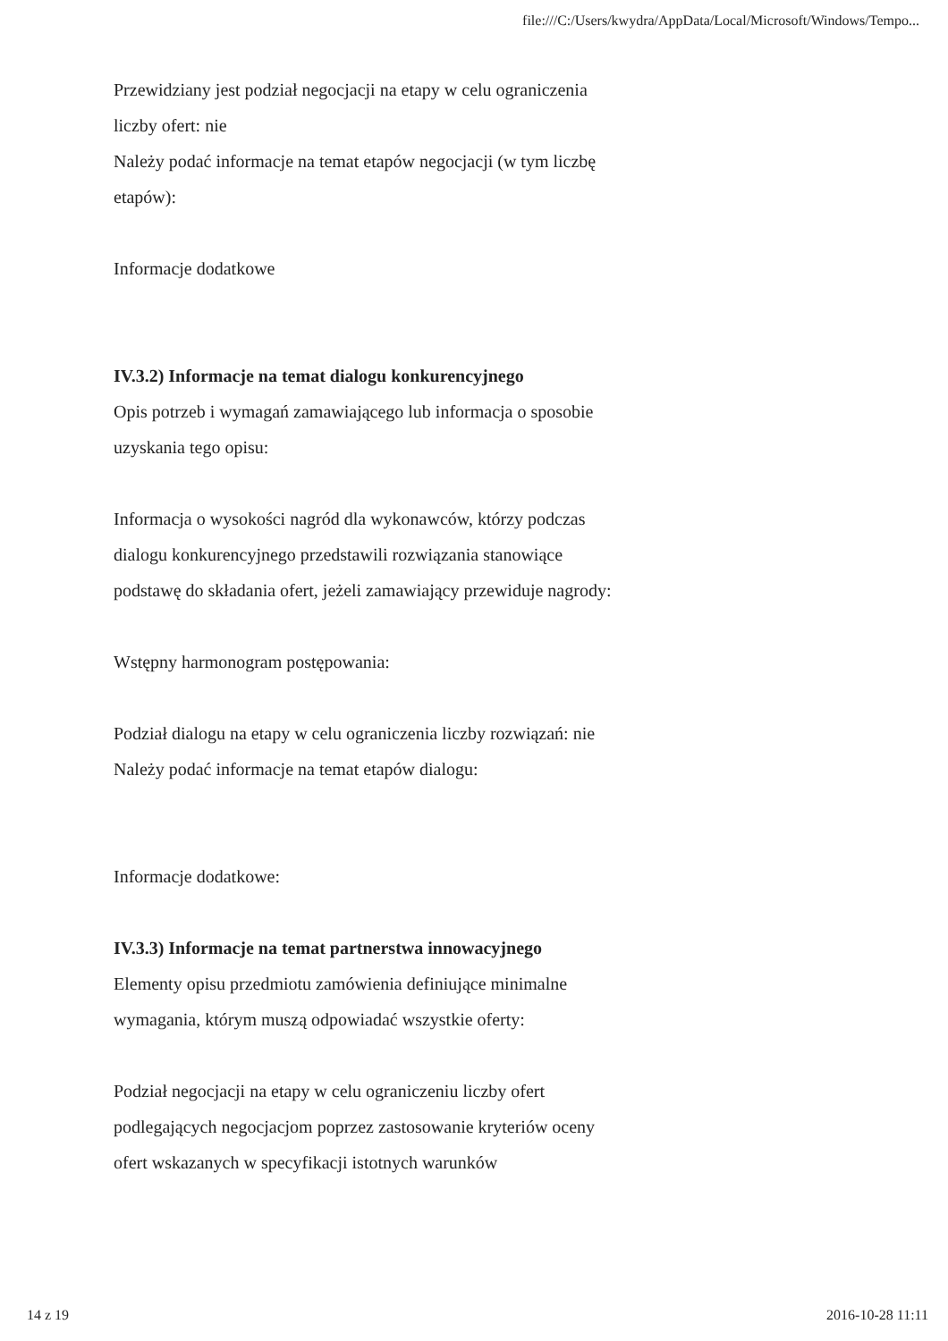file:///C:/Users/kwydra/AppData/Local/Microsoft/Windows/Tempo...
Przewidziany jest podział negocjacji na etapy w celu ograniczenia liczby ofert: nie
Należy podać informacje na temat etapów negocjacji (w tym liczbę etapów):
Informacje dodatkowe
IV.3.2) Informacje na temat dialogu konkurencyjnego
Opis potrzeb i wymagań zamawiającego lub informacja o sposobie uzyskania tego opisu:
Informacja o wysokości nagród dla wykonawców, którzy podczas dialogu konkurencyjnego przedstawili rozwiązania stanowiące podstawę do składania ofert, jeżeli zamawiający przewiduje nagrody:
Wstępny harmonogram postępowania:
Podział dialogu na etapy w celu ograniczenia liczby rozwiązań: nie
Należy podać informacje na temat etapów dialogu:
Informacje dodatkowe:
IV.3.3) Informacje na temat partnerstwa innowacyjnego
Elementy opisu przedmiotu zamówienia definiujące minimalne wymagania, którym muszą odpowiadać wszystkie oferty:
Podział negocjacji na etapy w celu ograniczeniu liczby ofert podlegających negocjacjom poprzez zastosowanie kryteriów oceny ofert wskazanych w specyfikacji istotnych warunków
14 z 19 2016-10-28 11:11